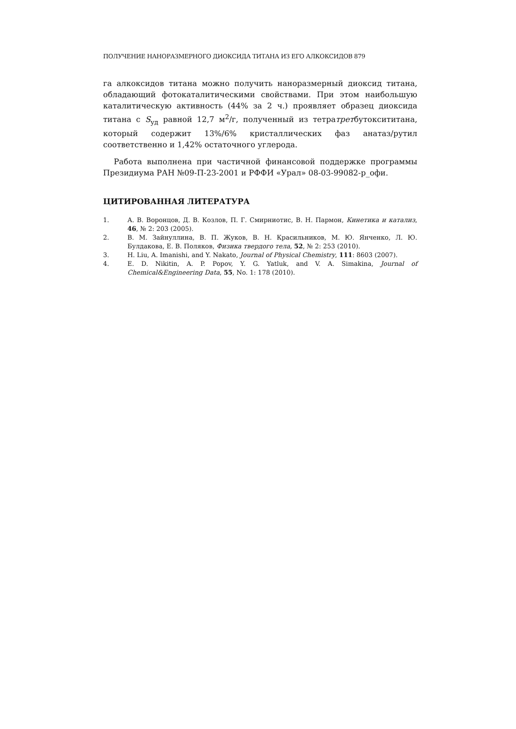ПОЛУЧЕНИЕ НАНОРАЗМЕРНОГО ДИОКСИДА ТИТАНА ИЗ ЕГО АЛКОКСИДОВ 879
га алкоксидов титана можно получить наноразмерный диоксид титана, обладающий фотокаталитическими свойствами. При этом наибольшую каталитическую активность (44% за 2 ч.) проявляет образец диоксида титана с S<sub>уд</sub> равной 12,7 м<sup>2</sup>/г, полученный из тетратретбутоксититана, который содержит 13%/6% кристаллических фаз анатаз/рутил соответственно и 1,42% остаточного углерода.
Работа выполнена при частичной финансовой поддержке программы Президиума РАН №09-П-23-2001 и РФФИ «Урал» 08-03-99082-р_офи.
ЦИТИРОВАННАЯ ЛИТЕРАТУРА
1. А. В. Воронцов, Д. В. Козлов, П. Г. Смирниотис, В. Н. Пармон, Кинетика и катализ, 46, № 2: 203 (2005).
2. В. М. Зайнуллина, В. П. Жуков, В. Н. Красильников, М. Ю. Янченко, Л. Ю. Булдакова, Е. В. Поляков, Физика твердого тела, 52, № 2: 253 (2010).
3. H. Liu, A. Imanishi, and Y. Nakato, Journal of Physical Chemistry, 111: 8603 (2007).
4. E. D. Nikitin, A. P. Popov, Y. G. Yatluk, and V. A. Simakina, Journal of Chemical&Engineering Data, 55, No. 1: 178 (2010).